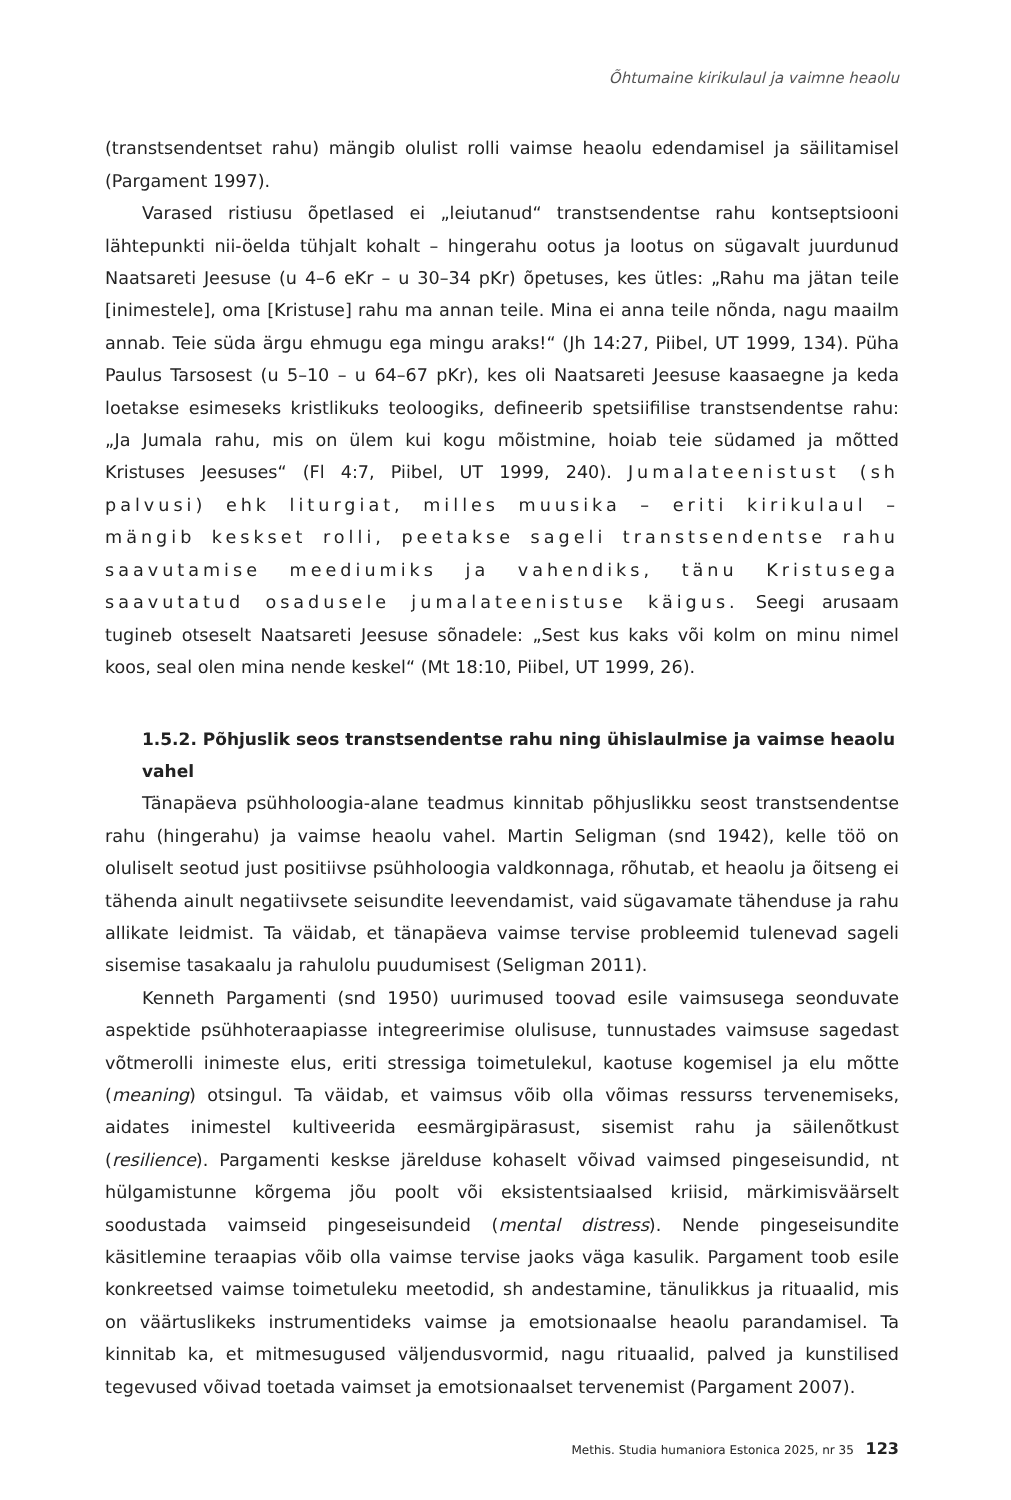Õhtumaine kirikulaul ja vaimne heaolu
(transtsendentset rahu) mängib olulist rolli vaimse heaolu edendamisel ja säilitamisel (Pargament 1997).
Varased ristiusu õpetlased ei „leiutanud“ transtsendentse rahu kontseptsiooni lähtepunkti nii-öelda tühjalt kohalt – hingerahu ootus ja lootus on sügavalt juurdunud Naatsareti Jeesuse (u 4–6 eKr – u 30–34 pKr) õpetuses, kes ütles: „Rahu ma jätan teile [inimestele], oma [Kristuse] rahu ma annan teile. Mina ei anna teile nõnda, nagu maailm annab. Teie süda ärgu ehmugu ega mingu araks!“ (Jh 14:27, Piibel, UT 1999, 134). Püha Paulus Tarsosest (u 5–10 – u 64–67 pKr), kes oli Naatsareti Jeesuse kaasaegne ja keda loetakse esimeseks kristlikuks teoloogiks, defineerib spetsiifilise transtsendentse rahu: „Ja Jumala rahu, mis on ülem kui kogu mõistmine, hoiab teie südamed ja mõtted Kristuses Jeesuses“ (Fl 4:7, Piibel, UT 1999, 240). Jumalateenistust (sh palvusi) ehk liturgiat, milles muusika – eriti kirikulaul – mängib keskset rolli, peetakse sageli transtsendentse rahu saavutamise meediumiks ja vahendiks, tänu Kristusega saavutatud osadusele jumalateenistuse käigus. Seegi arusaam tugineb otseselt Naatsareti Jeesuse sõnadele: „Sest kus kaks või kolm on minu nimel koos, seal olen mina nende keskel“ (Mt 18:10, Piibel, UT 1999, 26).
1.5.2. Põhjuslik seos transtsendentse rahu ning ühislaulmise ja vaimse heaolu vahel
Tänapäeva psühholoogia-alane teadmus kinnitab põhjuslikku seost transtsendentse rahu (hingerahu) ja vaimse heaolu vahel. Martin Seligman (snd 1942), kelle töö on oluliselt seotud just positiivse psühholoogia valdkonnaga, rõhutab, et heaolu ja õitseng ei tähenda ainult negatiivsete seisundite leevendamist, vaid sügavamate tähenduse ja rahu allikate leidmist. Ta väidab, et tänapäeva vaimse tervise probleemid tulenevad sageli sisemise tasakaalu ja rahulolu puudumisest (Seligman 2011).
Kenneth Pargamenti (snd 1950) uurimused toovad esile vaimsusega seonduvate aspektide psühhoteraapiasse integreerimise olulisuse, tunnustades vaimsuse sagedast võtmerolli inimeste elus, eriti stressiga toimetulekul, kaotuse kogemisel ja elu mõtte (meaning) otsingul. Ta väidab, et vaimsus võib olla võimas ressurss tervenemiseks, aidates inimestel kultiveerida eesmärgipärasust, sisemist rahu ja säilenõtkust (resilience). Pargamenti keskse järelduse kohaselt võivad vaimsed pingeseisundid, nt hülgamistunne kõrgema jõu poolt või eksistentsiaalsed kriisid, märkimisväärselt soodustada vaimseid pingeseisundeid (mental distress). Nende pingeseisundite käsitlemine teraapias võib olla vaimse tervise jaoks väga kasulik. Pargament toob esile konkreetsed vaimse toimetuleku meetodid, sh andestamine, tänulikkus ja rituaalid, mis on väärtuslikeks instrumentideks vaimse ja emotsionaalse heaolu parandamisel. Ta kinnitab ka, et mitmesugused väljendusvormid, nagu rituaalid, palved ja kunstilised tegevused võivad toetada vaimset ja emotsionaalset tervenemist (Pargament 2007).
Methis. Studia humaniora Estonica 2025, nr 35 123